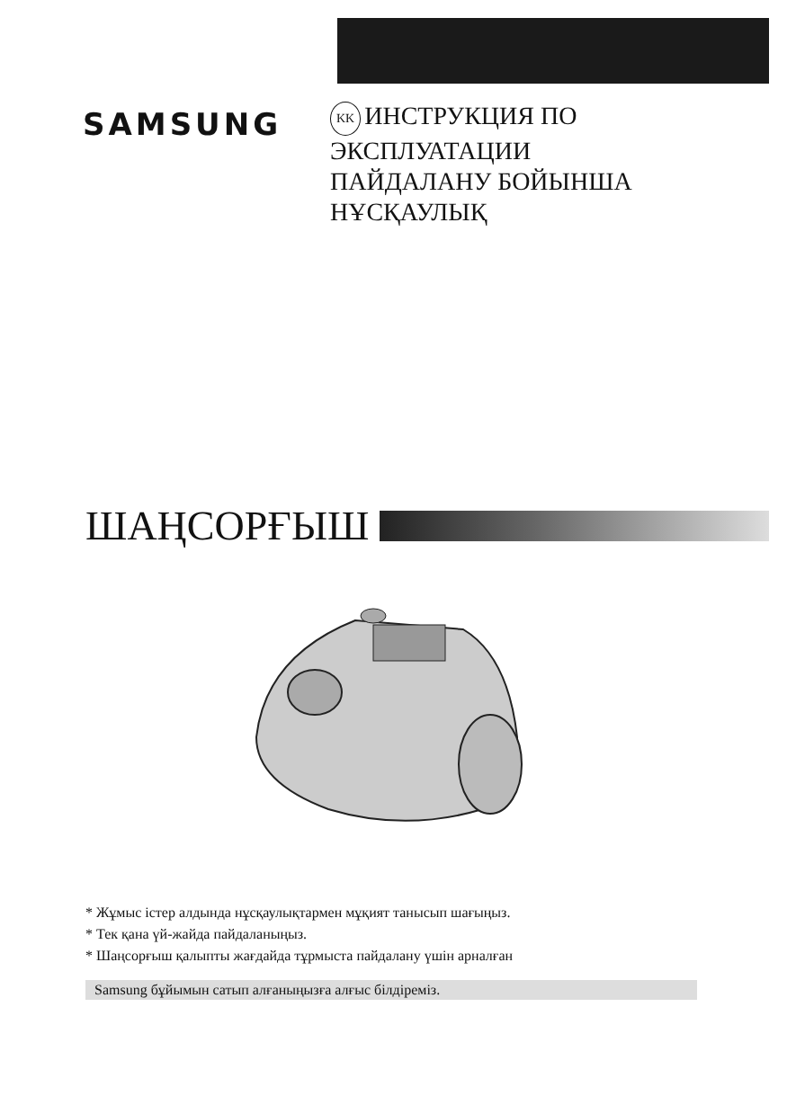SAMSUNG
KK ИНСТРУКЦИЯ ПО
ЭКСПЛУАТАЦИИ
ПАЙДАЛАНУ БОЙЫНША
НҰСҚАУЛЫҚ
ШАҢСОРҒЫШ
* Жұмыс істер алдында нұсқаулықтармен мұқият танысып шағыңыз.
* Тек қана үй-жайда пайдаланыңыз.
* Шаңсорғыш қалыпты жағдайда тұрмыста пайдалану үшін арналған
Samsung бұйымын сатып алғаныңызға алғыс білдіреміз.